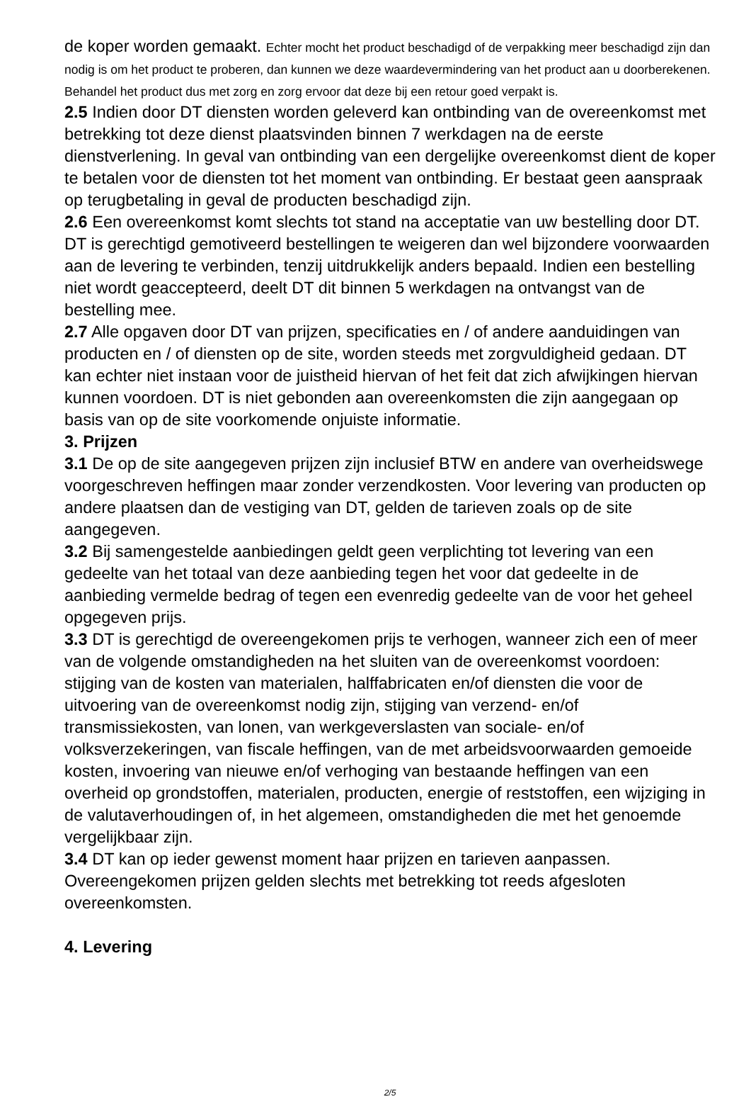de koper worden gemaakt. Echter mocht het product beschadigd of de verpakking meer beschadigd zijn dan nodig is om het product te proberen, dan kunnen we deze waardevermindering van het product aan u doorberekenen. Behandel het product dus met zorg en zorg ervoor dat deze bij een retour goed verpakt is.
2.5 Indien door DT diensten worden geleverd kan ontbinding van de overeenkomst met betrekking tot deze dienst plaatsvinden binnen 7 werkdagen na de eerste dienstverlening. In geval van ontbinding van een dergelijke overeenkomst dient de koper te betalen voor de diensten tot het moment van ontbinding. Er bestaat geen aanspraak op terugbetaling in geval de producten beschadigd zijn.
2.6 Een overeenkomst komt slechts tot stand na acceptatie van uw bestelling door DT. DT is gerechtigd gemotiveerd bestellingen te weigeren dan wel bijzondere voorwaarden aan de levering te verbinden, tenzij uitdrukkelijk anders bepaald. Indien een bestelling niet wordt geaccepteerd, deelt DT dit binnen 5 werkdagen na ontvangst van de bestelling mee.
2.7 Alle opgaven door DT van prijzen, specificaties en / of andere aanduidingen van producten en / of diensten op de site, worden steeds met zorgvuldigheid gedaan. DT kan echter niet instaan voor de juistheid hiervan of het feit dat zich afwijkingen hiervan kunnen voordoen. DT is niet gebonden aan overeenkomsten die zijn aangegaan op basis van op de site voorkomende onjuiste informatie.
3. Prijzen
3.1 De op de site aangegeven prijzen zijn inclusief BTW en andere van overheidswege voorgeschreven heffingen maar zonder verzendkosten. Voor levering van producten op andere plaatsen dan de vestiging van DT, gelden de tarieven zoals op de site aangegeven.
3.2 Bij samengestelde aanbiedingen geldt geen verplichting tot levering van een gedeelte van het totaal van deze aanbieding tegen het voor dat gedeelte in de aanbieding vermelde bedrag of tegen een evenredig gedeelte van de voor het geheel opgegeven prijs.
3.3 DT is gerechtigd de overeengekomen prijs te verhogen, wanneer zich een of meer van de volgende omstandigheden na het sluiten van de overeenkomst voordoen: stijging van de kosten van materialen, halffabricaten en/of diensten die voor de uitvoering van de overeenkomst nodig zijn, stijging van verzend- en/of transmissiekosten, van lonen, van werkgeverslasten van sociale- en/of volksverzekeringen, van fiscale heffingen, van de met arbeidsvoorwaarden gemoeide kosten, invoering van nieuwe en/of verhoging van bestaande heffingen van een overheid op grondstoffen, materialen, producten, energie of reststoffen, een wijziging in de valutaverhoudingen of, in het algemeen, omstandigheden die met het genoemde vergelijkbaar zijn.
3.4 DT kan op ieder gewenst moment haar prijzen en tarieven aanpassen. Overeengekomen prijzen gelden slechts met betrekking tot reeds afgesloten overeenkomsten.
4. Levering
2/5